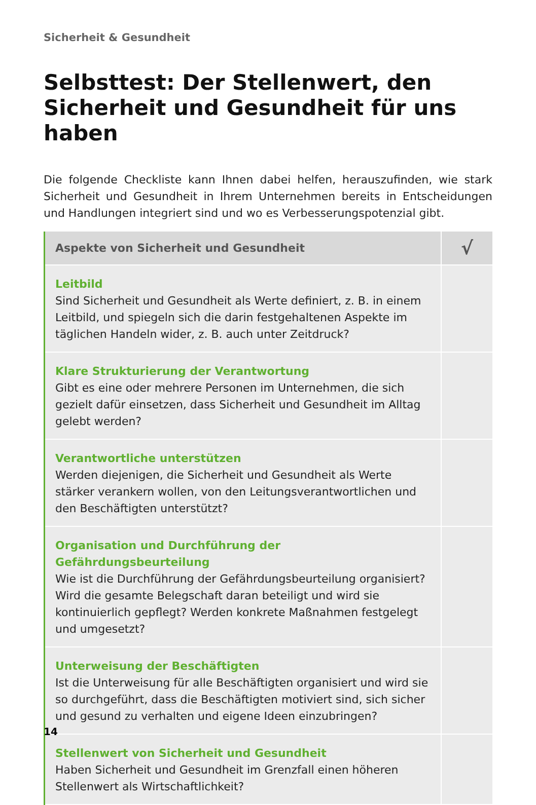Sicherheit & Gesundheit
Selbsttest: Der Stellenwert, den Sicherheit und Gesundheit für uns haben
Die folgende Checkliste kann Ihnen dabei helfen, herauszufinden, wie stark Sicherheit und Gesundheit in Ihrem Unternehmen bereits in Entscheidungen und Handlungen integriert sind und wo es Verbesserungspotenzial gibt.
| Aspekte von Sicherheit und Gesundheit | √ |
| --- | --- |
| Leitbild Sind Sicherheit und Gesundheit als Werte definiert, z. B. in einem Leitbild, und spiegeln sich die darin festgehaltenen Aspekte im täglichen Handeln wider, z. B. auch unter Zeitdruck? | |
| Klare Strukturierung der Verantwortung Gibt es eine oder mehrere Personen im Unternehmen, die sich gezielt dafür einsetzen, dass Sicherheit und Gesundheit im Alltag gelebt werden? | |
| Verantwortliche unterstützen Werden diejenigen, die Sicherheit und Gesundheit als Werte stärker verankern wollen, von den Leitungsverantwortlichen und den Beschäftigten unterstützt? | |
| Organisation und Durchführung der Gefährdungsbeurteilung Wie ist die Durchführung der Gefährdungsbeurteilung organisiert? Wird die gesamte Belegschaft daran beteiligt und wird sie kontinuierlich gepflegt? Werden konkrete Maßnahmen festgelegt und umgesetzt? | |
| Unterweisung der Beschäftigten Ist die Unterweisung für alle Beschäftigten organisiert und wird sie so durch­geführt, dass die Beschäftigten motiviert sind, sich sicher und gesund zu verhalten und eigene Ideen einzubringen? | |
| Stellenwert von Sicherheit und Gesundheit Haben Sicherheit und Gesundheit im Grenzfall einen höheren Stellenwert als Wirtschaftlichkeit? | |
14